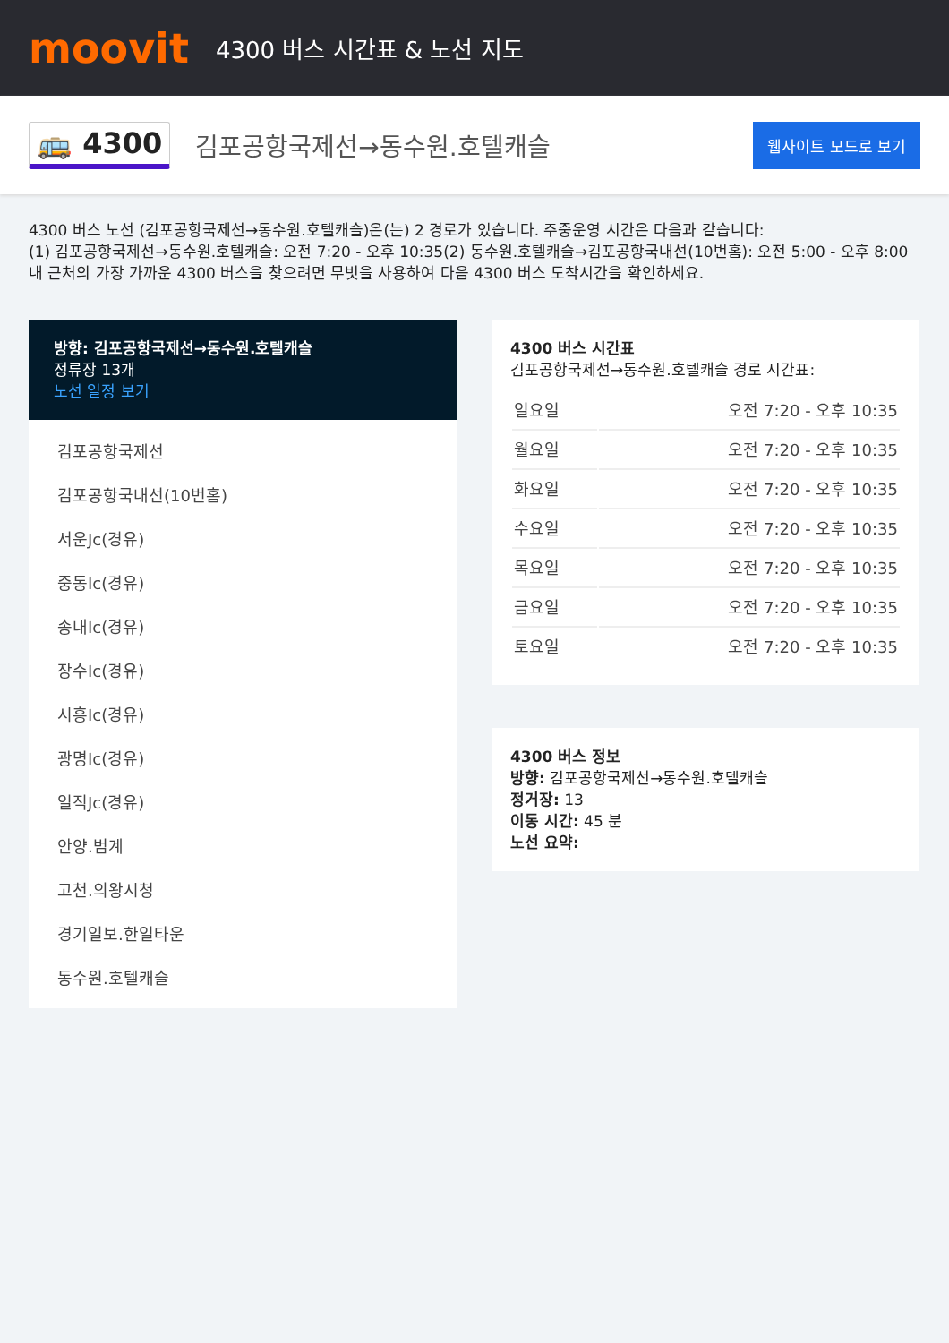moovit
4300 버스 시간표 & 노선 지도
🚌 4300
김포공항국제선→동수원.호텔캐슬
웹사이트 모드로 보기
4300 버스 노선 (김포공항국제선→동수원.호텔캐슬)은(는) 2 경로가 있습니다. 주중운영 시간은 다음과 같습니다:
(1) 김포공항국제선→동수원.호텔캐슬: 오전 7:20 - 오후 10:35(2) 동수원.호텔캐슬→김포공항국내선(10번홈): 오전 5:00 - 오후 8:00
내 근처의 가장 가까운 4300 버스을 찾으려면 무빗을 사용하여 다음 4300 버스 도착시간을 확인하세요.
방향: 김포공항국제선→동수원.호텔캐슬
정류장 13개
노선 일정 보기
김포공항국제선
김포공항국내선(10번홈)
서운Jc(경유)
중동Ic(경유)
송내Ic(경유)
장수Ic(경유)
시흥Ic(경유)
광명Ic(경유)
일직Jc(경유)
안양.범계
고천.의왕시청
경기일보.한일타운
동수원.호텔캐슬
4300 버스 시간표
김포공항국제선→동수원.호텔캐슬 경로 시간표:
| 일요일 | 오전 7:20 - 오후 10:35 |
| 월요일 | 오전 7:20 - 오후 10:35 |
| 화요일 | 오전 7:20 - 오후 10:35 |
| 수요일 | 오전 7:20 - 오후 10:35 |
| 목요일 | 오전 7:20 - 오후 10:35 |
| 금요일 | 오전 7:20 - 오후 10:35 |
| 토요일 | 오전 7:20 - 오후 10:35 |
4300 버스 정보
방향: 김포공항국제선→동수원.호텔캐슬
정거장: 13
이동 시간: 45 분
노선 요약: